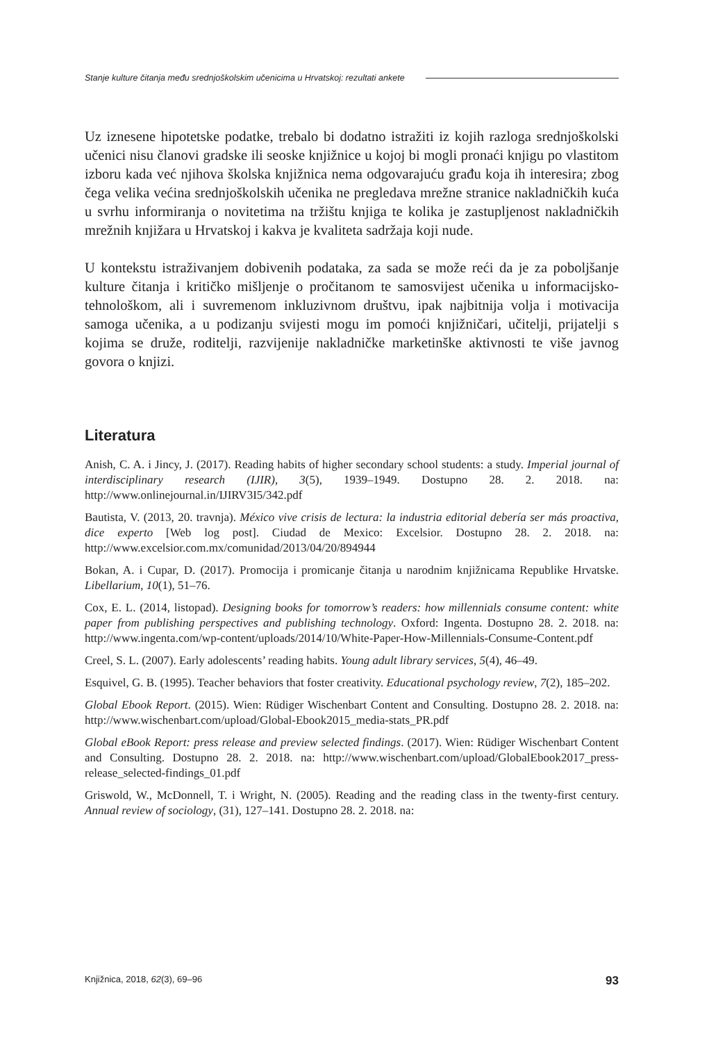Stanje kulture čitanja među srednjoškolskim učenicima u Hrvatskoj: rezultati ankete
Uz iznesene hipotetske podatke, trebalo bi dodatno istražiti iz kojih razloga srednjoškolski učenici nisu članovi gradske ili seoske knjižnice u kojoj bi mogli pronaći knjigu po vlastitom izboru kada već njihova školska knjižnica nema odgovarajuću građu koja ih interesira; zbog čega velika većina srednjoškolskih učenika ne pregledava mrežne stranice nakladničkih kuća u svrhu informiranja o novitetima na tržištu knjiga te kolika je zastupljenost nakladničkih mrežnih knjižara u Hrvatskoj i kakva je kvaliteta sadržaja koji nude.
U kontekstu istraživanjem dobivenih podataka, za sada se može reći da je za poboljšanje kulture čitanja i kritičko mišljenje o pročitanom te samosvijest učenika u informacijsko-tehnološkom, ali i suvremenom inkluzivnom društvu, ipak najbitnija volja i motivacija samoga učenika, a u podizanju svijesti mogu im pomoći knjižničari, učitelji, prijatelji s kojima se druže, roditelji, razvijenije nakladničke marketinške aktivnosti te više javnog govora o knjizi.
Literatura
Anish, C. A. i Jincy, J. (2017). Reading habits of higher secondary school students: a study. Imperial journal of interdisciplinary research (IJIR), 3(5), 1939–1949. Dostupno 28. 2. 2018. na: http://www.onlinejournal.in/IJIRV3I5/342.pdf
Bautista, V. (2013, 20. travnja). México vive crisis de lectura: la industria editorial debería ser más proactiva, dice experto [Web log post]. Ciudad de Mexico: Excelsior. Dostupno 28. 2. 2018. na: http://www.excelsior.com.mx/comunidad/2013/04/20/894944
Bokan, A. i Cupar, D. (2017). Promocija i promicanje čitanja u narodnim knjižnicama Republike Hrvatske. Libellarium, 10(1), 51–76.
Cox, E. L. (2014, listopad). Designing books for tomorrow’s readers: how millennials consume content: white paper from publishing perspectives and publishing technology. Oxford: Ingenta. Dostupno 28. 2. 2018. na: http://www.ingenta.com/wp-content/uploads/2014/10/White-Paper-How-Millennials-Consume-Content.pdf
Creel, S. L. (2007). Early adolescents’ reading habits. Young adult library services, 5(4), 46–49.
Esquivel, G. B. (1995). Teacher behaviors that foster creativity. Educational psychology review, 7(2), 185–202.
Global Ebook Report. (2015). Wien: Rüdiger Wischenbart Content and Consulting. Dostupno 28. 2. 2018. na: http://www.wischenbart.com/upload/Global-Ebook2015_media-stats_PR.pdf
Global eBook Report: press release and preview selected findings. (2017). Wien: Rüdiger Wischenbart Content and Consulting. Dostupno 28. 2. 2018. na: http://www.wischenbart.com/upload/GlobalEbook2017_press-release_selected-findings_01.pdf
Griswold, W., McDonnell, T. i Wright, N. (2005). Reading and the reading class in the twenty-first century. Annual review of sociology, (31), 127–141. Dostupno 28. 2. 2018. na:
Knjižnica, 2018, 62(3), 69–96 93